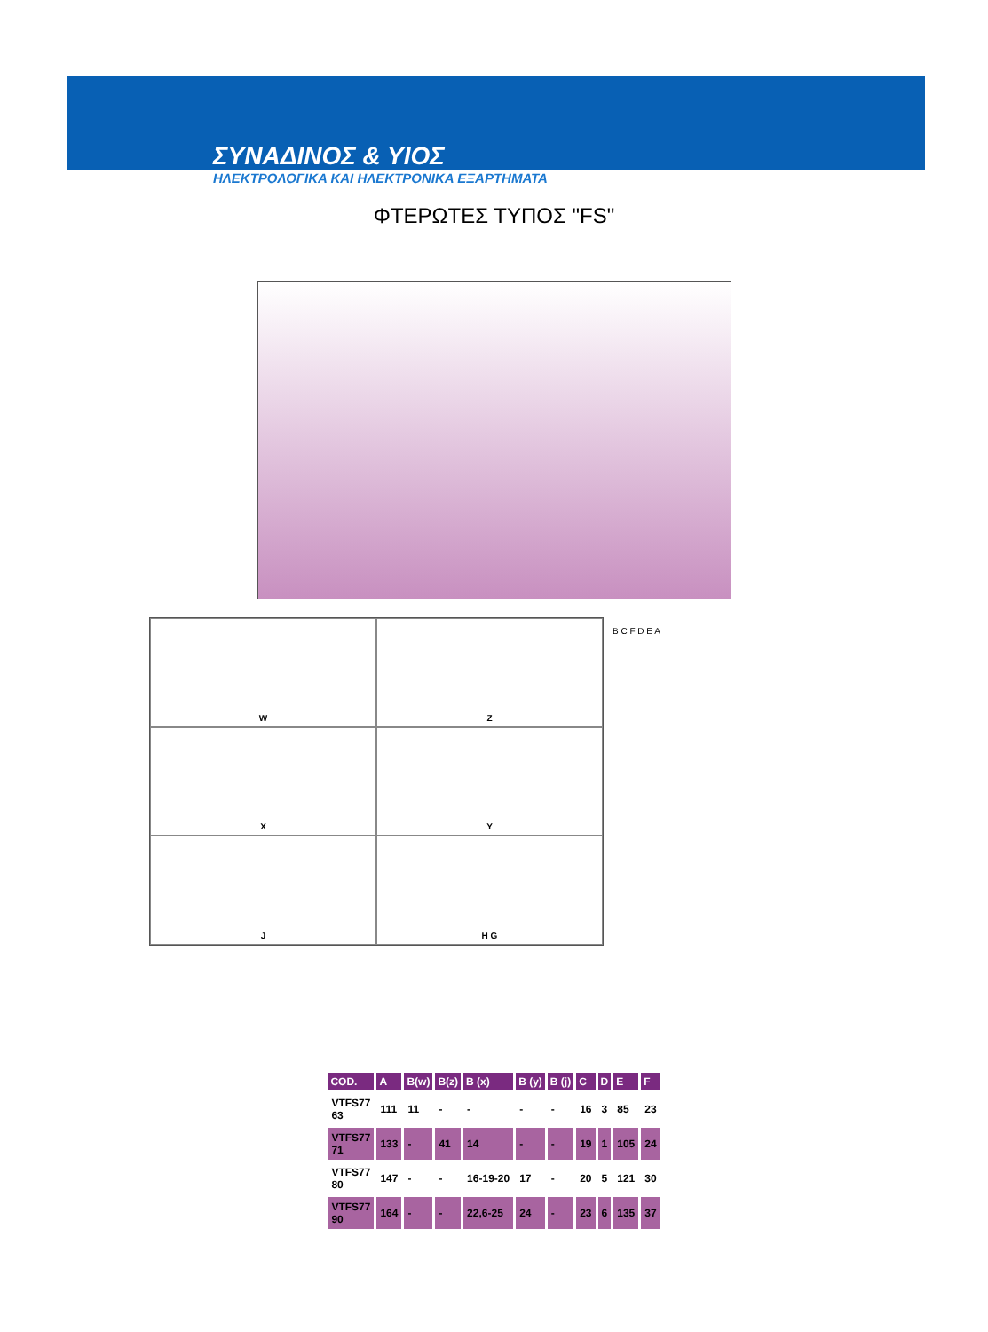ΣΥΝΑΔΙΝΟΣ & ΥΙΟΣ
ΗΛΕΚΤΡΟΛΟΓΙΚΑ ΚΑΙ ΗΛΕΚΤΡΟΝΙΚΑ ΕΞΑΡΤΗΜΑΤΑ
ΦΤΕΡΩΤΕΣ ΤΥΠΟΣ "FS"
W
Z
X
Y
J
H G
B C F D E A
| COD. | A | B(w) | B(z) | B (x) | B (y) | B (j) | C | D | E | F |
| --- | --- | --- | --- | --- | --- | --- | --- | --- | --- | --- |
| VTFS77 63 | 111 | 11 | - | - | - | - | 16 | 3 | 85 | 23 |
| VTFS77 71 | 133 | - | 41 | 14 | - | - | 19 | 1 | 105 | 24 |
| VTFS77 80 | 147 | - | - | 16-19-20 | 17 | - | 20 | 5 | 121 | 30 |
| VTFS77 90 | 164 | - | - | 22,6-25 | 24 | - | 23 | 6 | 135 | 37 |